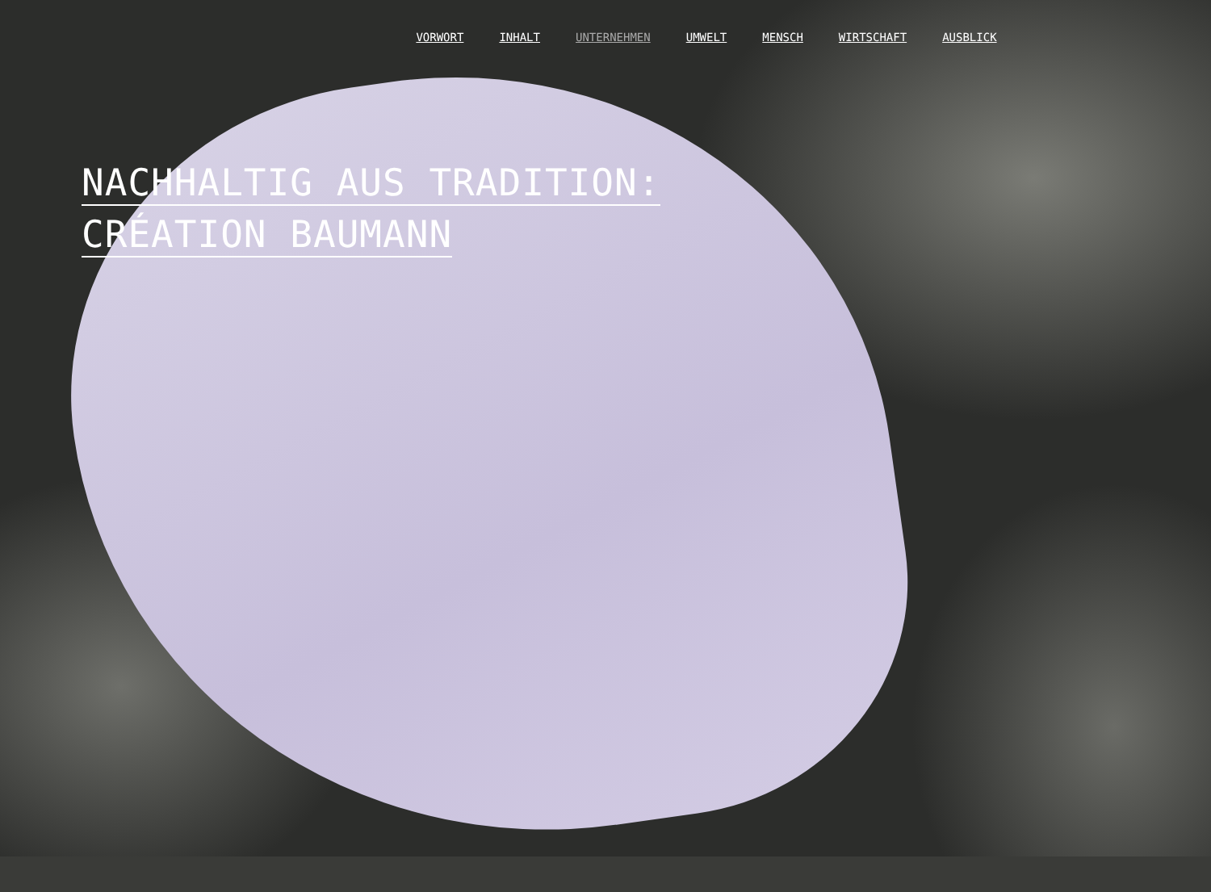VORWORT INHALT UNTERNEHMEN UMWELT MENSCH WIRTSCHAFT AUSBLICK
NACHHALTIG AUS TRADITION:
CRÉATION BAUMANN